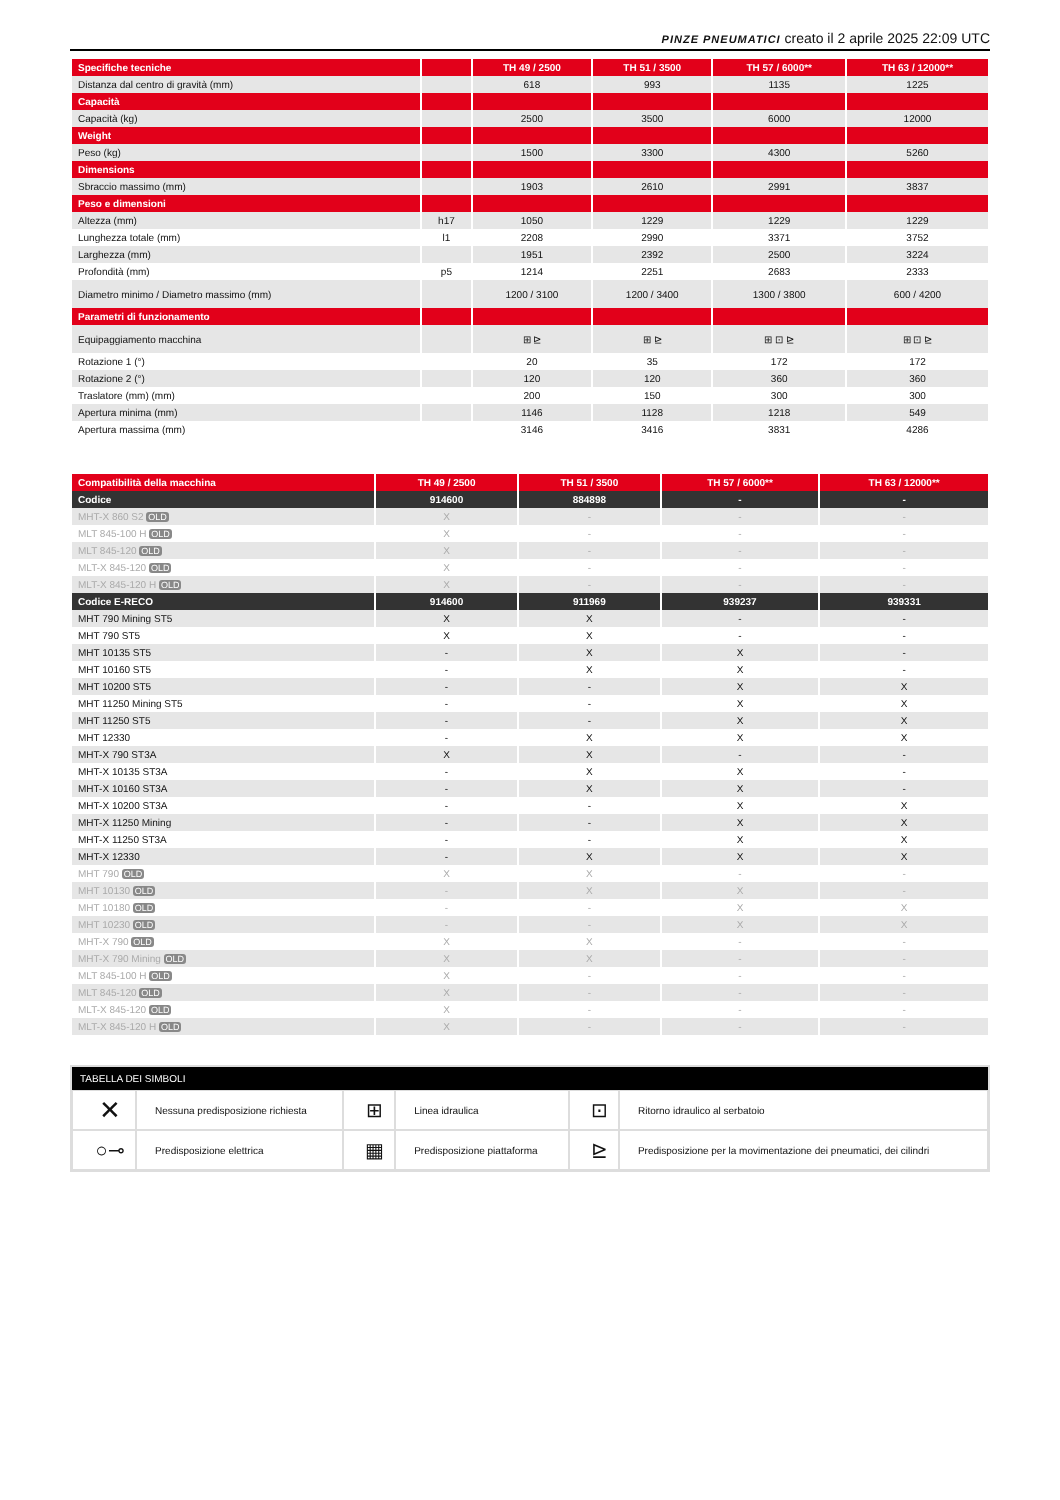PINZE PNEUMATICI creato il 2 aprile 2025 22:09 UTC
| Specifiche tecniche | | TH 49 / 2500 | TH 51 / 3500 | TH 57 / 6000** | TH 63 / 12000** |
| Distanza dal centro di gravità (mm) | | 618 | 993 | 1135 | 1225 |
| Capacità | | | | | |
| Capacità (kg) | | 2500 | 3500 | 6000 | 12000 |
| Weight | | | | | |
| Peso (kg) | | 1500 | 3300 | 4300 | 5260 |
| Dimensions | | | | | |
| Sbraccio massimo (mm) | | 1903 | 2610 | 2991 | 3837 |
| Peso e dimensioni | | | | | |
| Altezza (mm) | h17 | 1050 | 1229 | 1229 | 1229 |
| Lunghezza totale (mm) | l1 | 2208 | 2990 | 3371 | 3752 |
| Larghezza (mm) | | 1951 | 2392 | 2500 | 3224 |
| Profondità (mm) | p5 | 1214 | 2251 | 2683 | 2333 |
| Diametro minimo / Diametro massimo (mm) | | 1200 / 3100 | 1200 / 3400 | 1300 / 3800 | 600 / 4200 |
| Parametri di funzionamento | | | | | |
| Equipaggiamento macchina | | ⊞ ⊵ | ⊞ ⊵ | ⊞ ⊡ ⊵ | ⊞ ⊡ ⊵ |
| Rotazione 1 (°) | | 20 | 35 | 172 | 172 |
| Rotazione 2 (°) | | 120 | 120 | 360 | 360 |
| Traslatore (mm) (mm) | | 200 | 150 | 300 | 300 |
| Apertura minima (mm) | | 1146 | 1128 | 1218 | 549 |
| Apertura massima (mm) | | 3146 | 3416 | 3831 | 4286 |
| Compatibilità della macchina | TH 49 / 2500 | TH 51 / 3500 | TH 57 / 6000** | TH 63 / 12000** |
| Codice | 914600 | 884898 | - | - |
| MHT-X 860 S2 OLD | X | - | - | - |
| MLT 845-100 H OLD | X | - | - | - |
| MLT 845-120 OLD | X | - | - | - |
| MLT-X 845-120 OLD | X | - | - | - |
| MLT-X 845-120 H OLD | X | - | - | - |
| Codice E-RECO | 914600 | 911969 | 939237 | 939331 |
| MHT 790 Mining ST5 | X | X | - | - |
| MHT 790 ST5 | X | X | - | - |
| MHT 10135 ST5 | - | X | X | - |
| MHT 10160 ST5 | - | X | X | - |
| MHT 10200 ST5 | - | - | X | X |
| MHT 11250 Mining ST5 | - | - | X | X |
| MHT 11250 ST5 | - | - | X | X |
| MHT 12330 | - | X | X | X |
| MHT-X 790 ST3A | X | X | - | - |
| MHT-X 10135 ST3A | - | X | X | - |
| MHT-X 10160 ST3A | - | X | X | - |
| MHT-X 10200 ST3A | - | - | X | X |
| MHT-X 11250 Mining | - | - | X | X |
| MHT-X 11250 ST3A | - | - | X | X |
| MHT-X 12330 | - | X | X | X |
| MHT 790 OLD | X | X | - | - |
| MHT 10130 OLD | - | X | X | - |
| MHT 10180 OLD | - | - | X | X |
| MHT 10230 OLD | - | - | X | X |
| MHT-X 790 OLD | X | X | - | - |
| MHT-X 790 Mining OLD | X | X | - | - |
| MLT 845-100 H OLD | X | - | - | - |
| MLT 845-120 OLD | X | - | - | - |
| MLT-X 845-120 OLD | X | - | - | - |
| MLT-X 845-120 H OLD | X | - | - | - |
TABELLA DEI SIMBOLI
| ✕ | Nessuna predisposizione richiesta | ⊞ | Linea idraulica | ⊡ | Ritorno idraulico al serbatoio |
| ○⊸ | Predisposizione elettrica | ▦ | Predisposizione piattaforma | ⊵ | Predisposizione per la movimentazione dei pneumatici, dei cilindri |